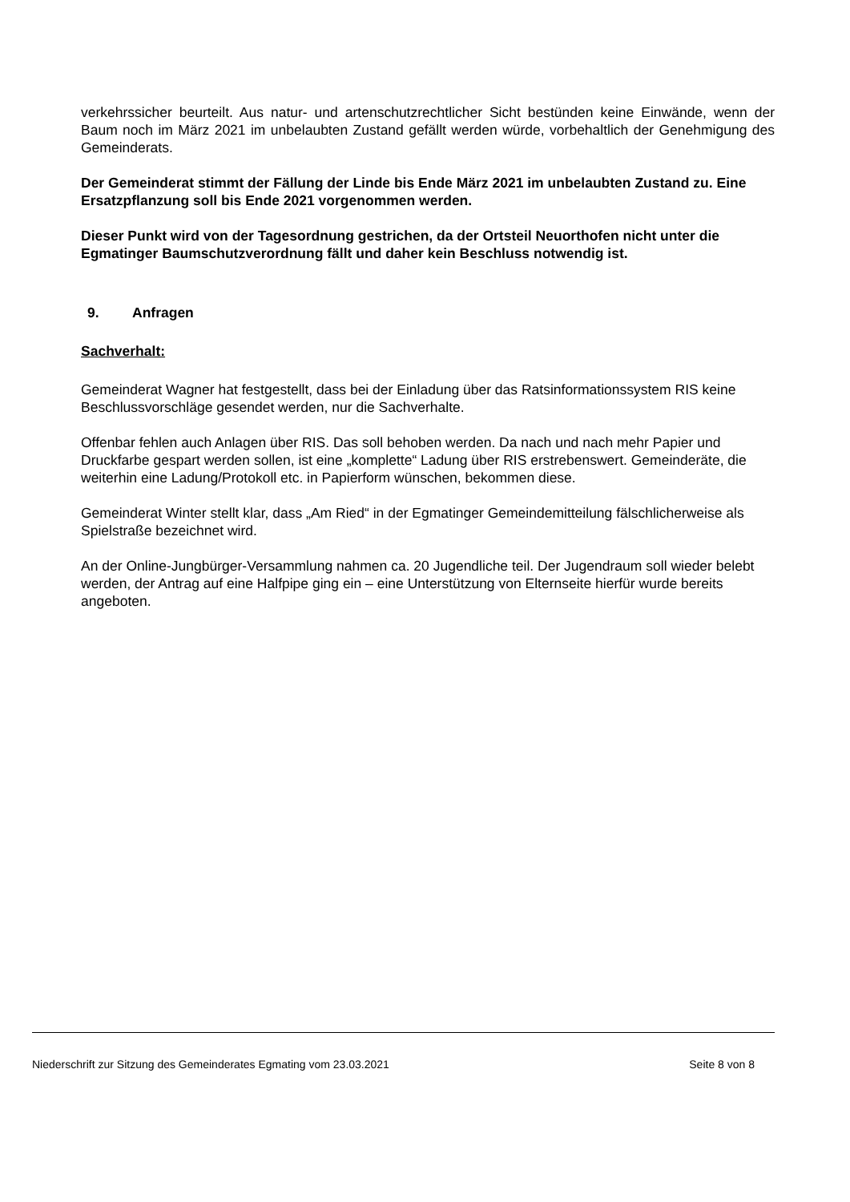verkehrssicher beurteilt. Aus natur- und artenschutzrechtlicher Sicht bestünden keine Einwände, wenn der Baum noch im März 2021 im unbelaubten Zustand gefällt werden würde, vorbehaltlich der Genehmigung des Gemeinderats.
Der Gemeinderat stimmt der Fällung der Linde bis Ende März 2021 im unbelaubten Zustand zu. Eine Ersatzpflanzung soll bis Ende 2021 vorgenommen werden.
Dieser Punkt wird von der Tagesordnung gestrichen, da der Ortsteil Neuorthofen nicht unter die Egmatinger Baumschutzverordnung fällt und daher kein Beschluss notwendig ist.
9. Anfragen
Sachverhalt:
Gemeinderat Wagner hat festgestellt, dass bei der Einladung über das Ratsinformationssystem RIS keine Beschlussvorschläge gesendet werden, nur die Sachverhalte.
Offenbar fehlen auch Anlagen über RIS. Das soll behoben werden. Da nach und nach mehr Papier und Druckfarbe gespart werden sollen, ist eine „komplette“ Ladung über RIS erstrebenswert. Gemeinderäte, die weiterhin eine Ladung/Protokoll etc. in Papierform wünschen, bekommen diese.
Gemeinderat Winter stellt klar, dass „Am Ried“ in der Egmatinger Gemeindemitteilung fälschlicherweise als Spielstraße bezeichnet wird.
An der Online-Jungbürger-Versammlung nahmen ca. 20 Jugendliche teil. Der Jugendraum soll wieder belebt werden, der Antrag auf eine Halfpipe ging ein – eine Unterstützung von Elternseite hierfür wurde bereits angeboten.
Niederschrift zur Sitzung des Gemeinderates Egmating vom 23.03.2021 Seite 8 von 8